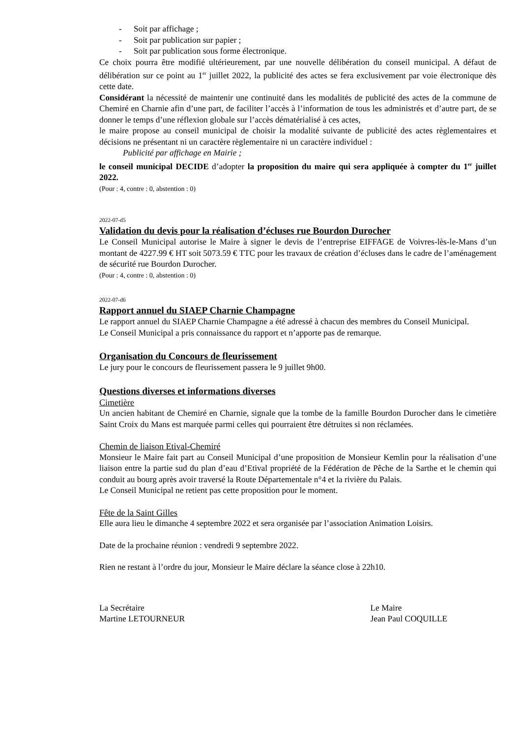- Soit par affichage ;
- Soit par publication sur papier ;
- Soit par publication sous forme électronique.
Ce choix pourra être modifié ultérieurement, par une nouvelle délibération du conseil municipal. A défaut de délibération sur ce point au 1<sup>er</sup> juillet 2022, la publicité des actes se fera exclusivement par voie électronique dès cette date.
Considérant la nécessité de maintenir une continuité dans les modalités de publicité des actes de la commune de Chemiré en Charnie afin d’une part, de faciliter l’accès à l’information de tous les administrés et d’autre part, de se donner le temps d’une réflexion globale sur l’accès dématérialisé à ces actes,
le maire propose au conseil municipal de choisir la modalité suivante de publicité des actes règlementaires et décisions ne présentant ni un caractère règlementaire ni un caractère individuel :
Publicité par affichage en Mairie ;
le conseil municipal DECIDE d’adopter la proposition du maire qui sera appliquée à compter du 1<sup>er</sup> juillet 2022.
(Pour : 4, contre : 0, abstention : 0)
2022-07-d5
Validation du devis pour la réalisation d’écluses rue Bourdon Durocher
Le Conseil Municipal autorise le Maire à signer le devis de l’entreprise EIFFAGE de Voivres-lès-le-Mans d’un montant de 4227.99 € HT soit 5073.59 € TTC pour les travaux de création d’écluses dans le cadre de l’aménagement de sécurité rue Bourdon Durocher.
(Pour : 4, contre : 0, abstention : 0)
2022-07-d6
Rapport annuel du SIAEP Charnie Champagne
Le rapport annuel du SIAEP Charnie Champagne a été adressé à chacun des membres du Conseil Municipal.
Le Conseil Municipal a pris connaissance du rapport et n’apporte pas de remarque.
Organisation du Concours de fleurissement
Le jury pour le concours de fleurissement passera le 9 juillet 9h00.
Questions diverses et informations diverses
Cimetière
Un ancien habitant de Chemiré en Charnie, signale que la tombe de la famille Bourdon Durocher dans le cimetière Saint Croix du Mans est marquée parmi celles qui pourraient être détruites si non réclamées.
Chemin de liaison Etival-Chemiré
Monsieur le Maire fait part au Conseil Municipal d’une proposition de Monsieur Kemlin pour la réalisation d’une liaison entre la partie sud du plan d’eau d’Etival propriété de la Fédération de Pêche de la Sarthe et le chemin qui conduit au bourg après avoir traversé la Route Départementale n°4 et la rivière du Palais.
Le Conseil Municipal ne retient pas cette proposition pour le moment.
Fête de la Saint Gilles
Elle aura lieu le dimanche 4 septembre 2022 et sera organisée par l’association Animation Loisirs.
Date de la prochaine réunion : vendredi 9 septembre 2022.
Rien ne restant à l’ordre du jour, Monsieur le Maire déclare la séance close à 22h10.
La Secrétaire
Martine LETOURNEUR
Le Maire
Jean Paul COQUILLE